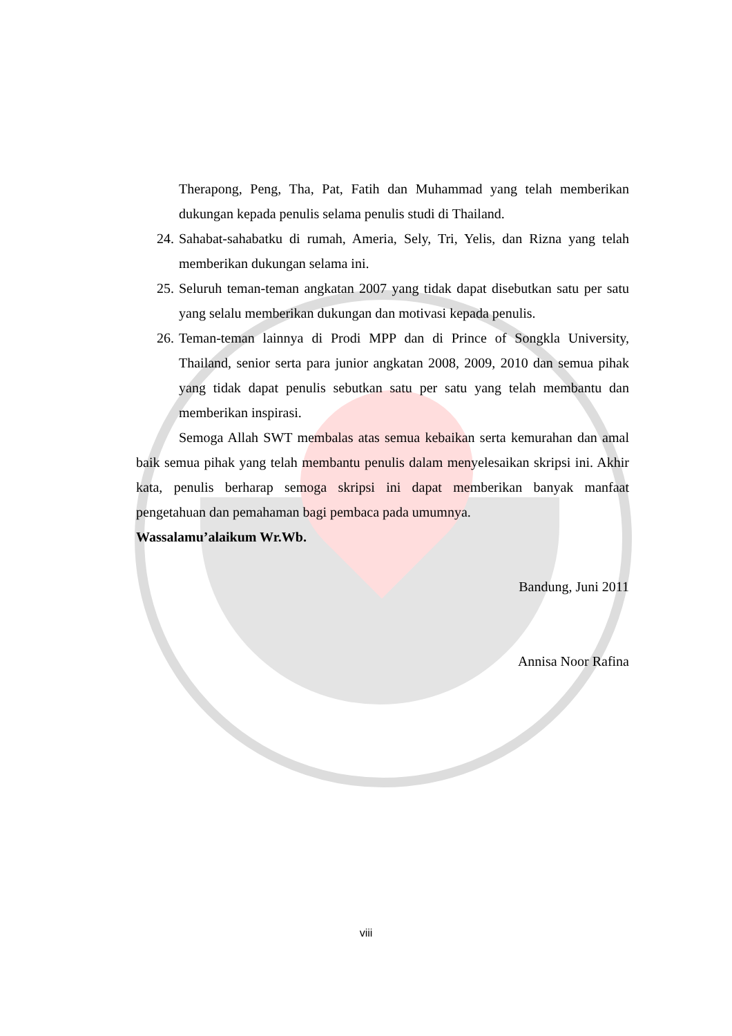Therapong, Peng, Tha, Pat, Fatih dan Muhammad yang telah memberikan dukungan kepada penulis selama penulis studi di Thailand.
24. Sahabat-sahabatku di rumah, Ameria, Sely, Tri, Yelis, dan Rizna yang telah memberikan dukungan selama ini.
25. Seluruh teman-teman angkatan 2007 yang tidak dapat disebutkan satu per satu yang selalu memberikan dukungan dan motivasi kepada penulis.
26. Teman-teman lainnya di Prodi MPP dan di Prince of Songkla University, Thailand, senior serta para junior angkatan 2008, 2009, 2010 dan semua pihak yang tidak dapat penulis sebutkan satu per satu yang telah membantu dan memberikan inspirasi.
Semoga Allah SWT membalas atas semua kebaikan serta kemurahan dan amal baik semua pihak yang telah membantu penulis dalam menyelesaikan skripsi ini. Akhir kata, penulis berharap semoga skripsi ini dapat memberikan banyak manfaat pengetahuan dan pemahaman bagi pembaca pada umumnya.
Wassalamu’alaikum Wr.Wb.
Bandung, Juni 2011
Annisa Noor Rafina
viii